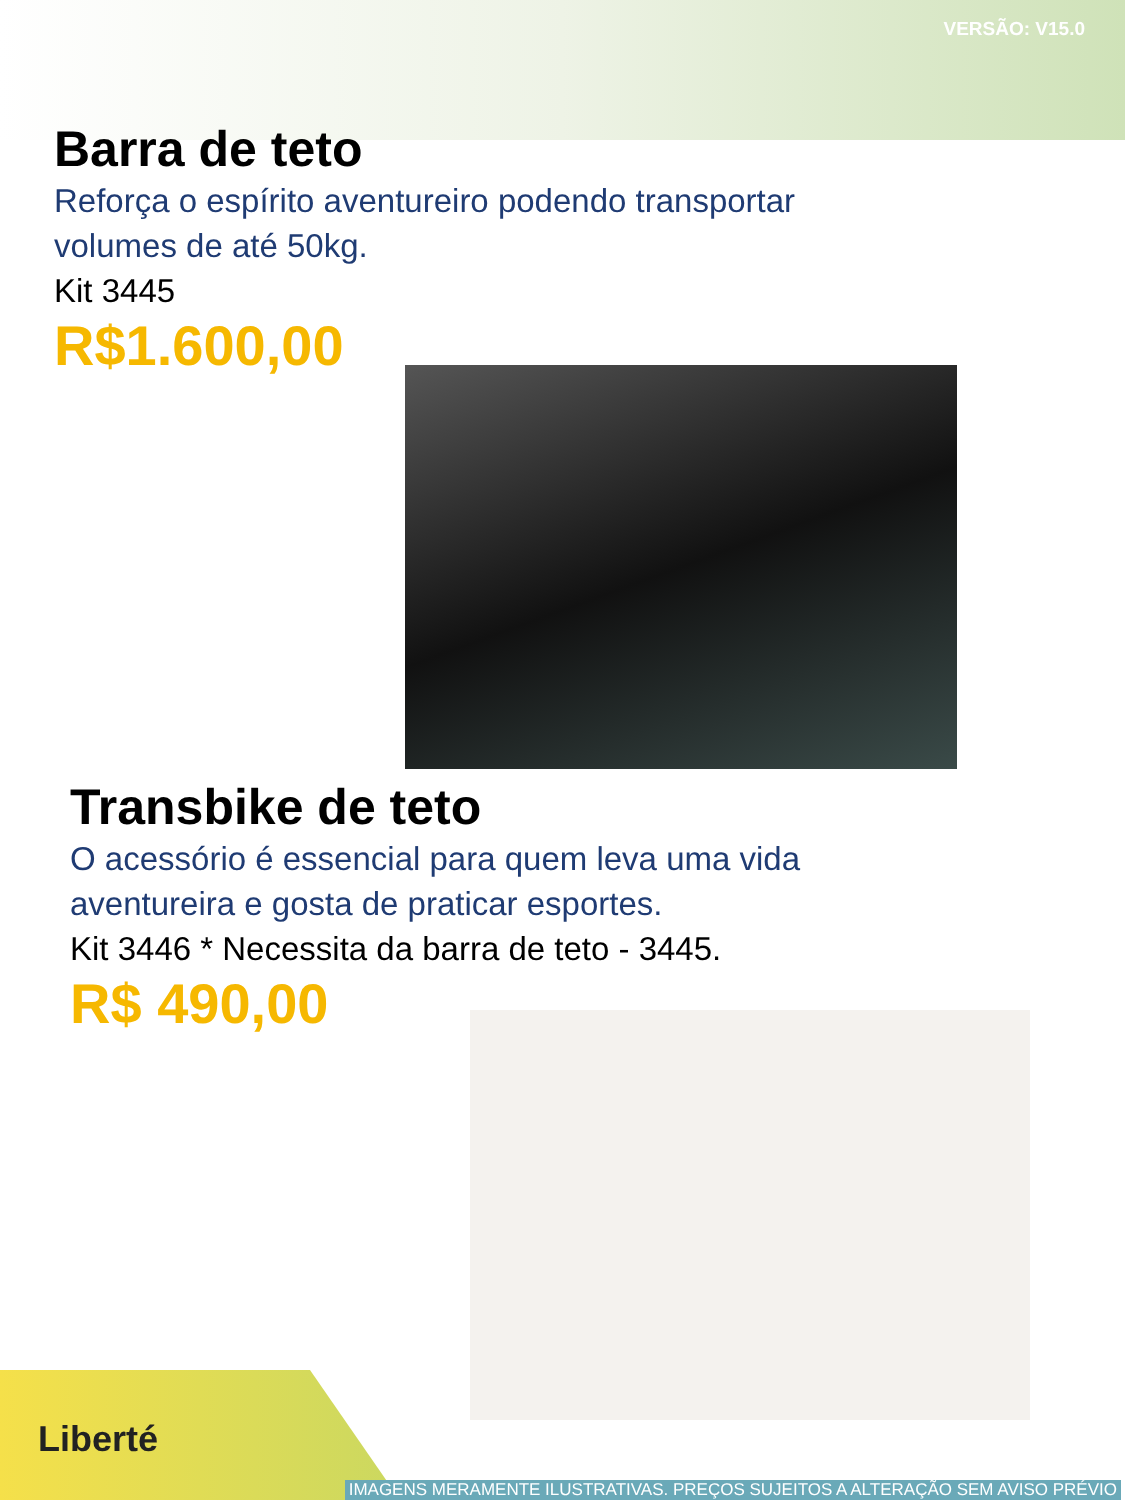VERSÃO: V15.0
Barra de teto
Reforça o espírito aventureiro podendo transportar
volumes de até 50kg.
Kit 3445
R$1.600,00
Transbike de teto
O acessório é essencial para quem leva uma vida
aventureira e gosta de praticar esportes.
Kit 3446 * Necessita da barra de teto - 3445.
R$ 490,00
Liberté
IMAGENS MERAMENTE ILUSTRATIVAS. PREÇOS SUJEITOS A ALTERAÇÃO SEM AVISO PRÉVIO